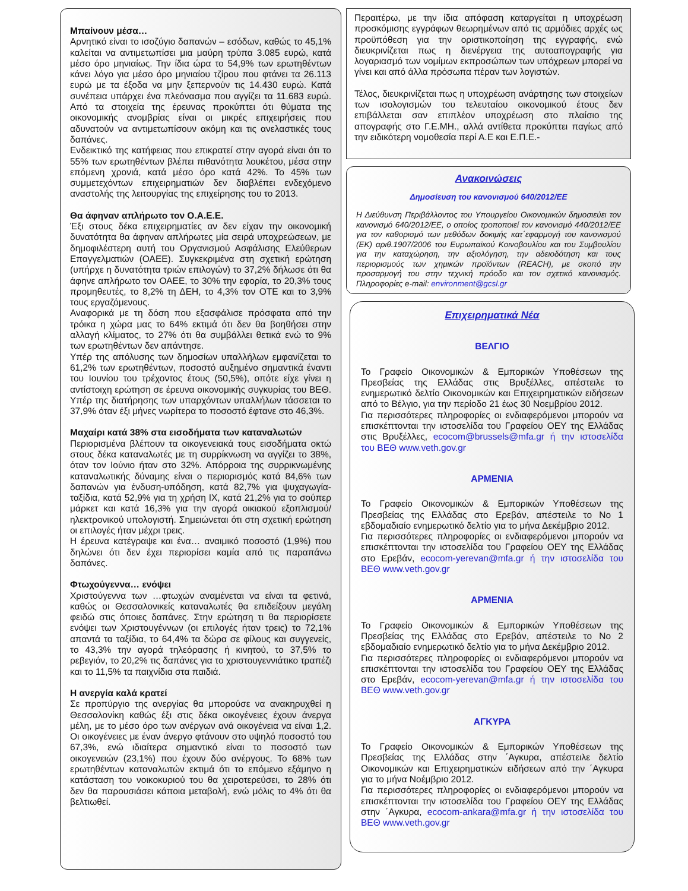Μπαίνουν μέσα…
Αρνητικό είναι το ισοζύγιο δαπανών – εσόδων, καθώς το 45,1% καλείται να αντιμετωπίσει μια μαύρη τρύπα 3.085 ευρώ, κατά μέσο όρο μηνιαίως. Την ίδια ώρα το 54,9% των ερωτηθέντων κάνει λόγο για μέσο όρο μηνιαίου τζίρου που φτάνει τα 26.113 ευρώ με τα έξοδα να μην ξεπερνούν τις 14.430 ευρώ. Κατά συνέπεια υπάρχει ένα πλεόνασμα που αγγίζει τα 11.683 ευρώ. Από τα στοιχεία της έρευνας προκύπτει ότι θύματα της οικονομικής ανομβρίας είναι οι μικρές επιχειρήσεις που αδυνατούν να αντιμετωπίσουν ακόμη και τις ανελαστικές τους δαπάνες.
Ενδεικτικό της κατήφειας που επικρατεί στην αγορά είναι ότι το 55% των ερωτηθέντων βλέπει πιθανότητα λουκέτου, μέσα στην επόμενη χρονιά, κατά μέσο όρο κατά 42%. Το 45% των συμμετεχόντων επιχειρηματιών δεν διαβλέπει ενδεχόμενο αναστολής της λειτουργίας της επιχείρησης του το 2013.
Θα άφηναν απλήρωτο τον Ο.Α.Ε.Ε.
Έξι στους δέκα επιχειρηματίες αν δεν είχαν την οικονομική δυνατότητα θα άφηναν απλήρωτες μία σειρά υποχρεώσεων, με δημοφιλέστερη αυτή του Οργανισμού Ασφάλισης Ελεύθερων Επαγγελματιών (ΟΑΕΕ). Συγκεκριμένα στη σχετική ερώτηση (υπήρχε η δυνατότητα τριών επιλογών) το 37,2% δήλωσε ότι θα άφηνε απλήρωτο τον ΟΑΕΕ, το 30% την εφορία, το 20,3% τους προμηθευτές, το 8,2% τη ΔΕΗ, το 4,3% τον ΟΤΕ και το 3,9% τους εργαζόμενους.
Αναφορικά με τη δόση που εξασφάλισε πρόσφατα από την τρόικα η χώρα μας το 64% εκτιμά ότι δεν θα βοηθήσει στην αλλαγή κλίματος, το 27% ότι θα συμβάλλει θετικά ενώ το 9% των ερωτηθέντων δεν απάντησε.
Υπέρ της απόλυσης των δημοσίων υπαλλήλων εμφανίζεται το 61,2% των ερωτηθέντων, ποσοστό αυξημένο σημαντικά έναντι του Ιουνίου του τρέχοντος έτους (50,5%), οπότε είχε γίνει η αντίστοιχη ερώτηση σε έρευνα οικονομικής συγκυρίας του ΒΕΘ. Υπέρ της διατήρησης των υπαρχόντων υπαλλήλων τάσσεται το 37,9% όταν έξι μήνες νωρίτερα το ποσοστό έφτανε στο 46,3%.
Μαχαίρι κατά 38% στα εισοδήματα των καταναλωτών
Περιορισμένα βλέπουν τα οικογενειακά τους εισοδήματα οκτώ στους δέκα καταναλωτές με τη συρρίκνωση να αγγίζει το 38%, όταν τον Ιούνιο ήταν στο 32%. Απόρροια της συρρικνωμένης καταναλωτικής δύναμης είναι ο περιορισμός κατά 84,6% των δαπανών για ένδυση-υπόδηση, κατά 82,7% για ψυχαγωγία-ταξίδια, κατά 52,9% για τη χρήση ΙΧ, κατά 21,2% για το σούπερ μάρκετ και κατά 16,3% για την αγορά οικιακού εξοπλισμού/ηλεκτρονικού υπολογιστή. Σημειώνεται ότι στη σχετική ερώτηση οι επιλογές ήταν μέχρι τρεις.
Η έρευνα κατέγραψε και ένα… αναιμικό ποσοστό (1,9%) που δηλώνει ότι δεν έχει περιορίσει καμία από τις παραπάνω δαπάνες.
Φτωχούγεννα… ενόψει
Χριστούγεννα των …φτωχών αναμένεται να είναι τα φετινά, καθώς οι Θεσσαλονικείς καταναλωτές θα επιδείξουν μεγάλη φειδώ στις όποιες δαπάνες. Στην ερώτηση τι θα περιορίσετε ενόψει των Χριστουγέννων (οι επιλογές ήταν τρεις) το 72,1% απαντά τα ταξίδια, το 64,4% τα δώρα σε φίλους και συγγενείς, το 43,3% την αγορά τηλεόρασης ή κινητού, το 37,5% το ρεβεγιόν, το 20,2% τις δαπάνες για το χριστουγεννιάτικο τραπέζι και το 11,5% τα παιχνίδια στα παιδιά.
Η ανεργία καλά κρατεί
Σε προπύργιο της ανεργίας θα μπορούσε να ανακηρυχθεί η Θεσσαλονίκη καθώς έξι στις δέκα οικογένειες έχουν άνεργα μέλη, με το μέσο όρο των ανέργων ανά οικογένεια να είναι 1,2. Οι οικογένειες με έναν άνεργο φτάνουν στο υψηλό ποσοστό του 67,3%, ενώ ιδιαίτερα σημαντικό είναι το ποσοστό των οικογενειών (23,1%) που έχουν δύο ανέργους. Το 68% των ερωτηθέντων καταναλωτών εκτιμά ότι το επόμενο εξάμηνο η κατάσταση του νοικοκυριού του θα χειροτερεύσει, το 28% ότι δεν θα παρουσιάσει κάποια μεταβολή, ενώ μόλις το 4% ότι θα βελτιωθεί.
Περαιτέρω, με την ίδια απόφαση καταργείται η υποχρέωση προσκόμισης εγγράφων θεωρημένων από τις αρμόδιες αρχές ως προϋπόθεση για την οριστικοποίηση της εγγραφής, ενώ διευκρινίζεται πως η διενέργεια της αυτοαπογραφής για λογαριασμό των νομίμων εκπροσώπων των υπόχρεων μπορεί να γίνει και από άλλα πρόσωπα πέραν των λογιστών.
Τέλος, διευκρινίζεται πως η υποχρέωση ανάρτησης των στοιχείων των ισολογισμών του τελευταίου οικονομικού έτους δεν επιβάλλεται σαν επιπλέον υποχρέωση στο πλαίσιο της απογραφής στο Γ.Ε.ΜΗ., αλλά αντίθετα προκύπτει παγίως από την ειδικότερη νομοθεσία περί Α.Ε και Ε.Π.Ε.-
Ανακοινώσεις
Δημοσίευση του κανονισμού 640/2012/ΕΕ
Η Διεύθυνση Περιβάλλοντος του Υπουργείου Οικονομικών δημοσιεύει τον κανονισμό 640/2012/ΕΕ, ο οποίος τροποποιεί τον κανονισμό 440/2012/ΕΕ για τον καθορισμό των μεθόδων δοκιμής κατ΄εφαρμογή του κανονισμού (ΕΚ) αριθ.1907/2006 του Ευρωπαϊκού Κοινοβουλίου και του Συμβουλίου για την καταχώρηση, την αξιολόγηση, την αδειοδότηση και τους περιορισμούς των χημικών προϊόντων (REACH), με σκοπό την προσαρμογή του στην τεχνική πρόοδο και τον σχετικό κανονισμός. Πληροφορίες e-mail: environment@gcsl.gr
Επιχειρηματικά Νέα
ΒΕΛΓΙΟ
Το Γραφείο Οικονομικών & Εμπορικών Υποθέσεων της Πρεσβείας της Ελλάδας στις Βρυξέλλες, απέστειλε το ενημερωτικό δελτίο Οικονομικών και Επιχειρηματικών ειδήσεων από το Βέλγιο, για την περίοδο 21 έως 30 Νοεμβρίου 2012.
Για περισσότερες πληροφορίες οι ενδιαφερόμενοι μπορούν να επισκέπτονται την ιστοσελίδα του Γραφείου ΟΕΥ της Ελλάδας στις Βρυξέλλες, ecocom@brussels@mfa.gr ή την ιστοσελίδα του ΒΕΘ www.veth.gov.gr
ΑΡΜΕΝΙΑ
Το Γραφείο Οικονομικών & Εμπορικών Υποθέσεων της Πρεσβείας της Ελλάδας στο Ερεβάν, απέστειλε το Νο 1 εβδομαδιαίο ενημερωτικό δελτίο για το μήνα Δεκέμβριο 2012.
Για περισσότερες πληροφορίες οι ενδιαφερόμενοι μπορούν να επισκέπτονται την ιστοσελίδα του Γραφείου ΟΕΥ της Ελλάδας στο Ερεβάν, ecocom-yerevan@mfa.gr ή την ιστοσελίδα του ΒΕΘ www.veth.gov.gr
ΑΡΜΕΝΙΑ
Το Γραφείο Οικονομικών & Εμπορικών Υποθέσεων της Πρεσβείας της Ελλάδας στο Ερεβάν, απέστειλε το Νο 2 εβδομαδιαίο ενημερωτικό δελτίο για το μήνα Δεκέμβριο 2012.
Για περισσότερες πληροφορίες οι ενδιαφερόμενοι μπορούν να επισκέπτονται την ιστοσελίδα του Γραφείου ΟΕΥ της Ελλάδας στο Ερεβάν, ecocom-yerevan@mfa.gr ή την ιστοσελίδα του ΒΕΘ www.veth.gov.gr
ΑΓΚΥΡΑ
Το Γραφείο Οικονομικών & Εμπορικών Υποθέσεων της Πρεσβείας της Ελλάδας στην ΄Αγκυρα, απέστειλε δελτίο Οικονομικών και Επιχειρηματικών ειδήσεων από την ΄Αγκυρα για το μήνα Νοέμβριο 2012.
Για περισσότερες πληροφορίες οι ενδιαφερόμενοι μπορούν να επισκέπτονται την ιστοσελίδα του Γραφείου ΟΕΥ της Ελλάδας στην ΄Αγκυρα, ecocom-ankara@mfa.gr ή την ιστοσελίδα του ΒΕΘ www.veth.gov.gr